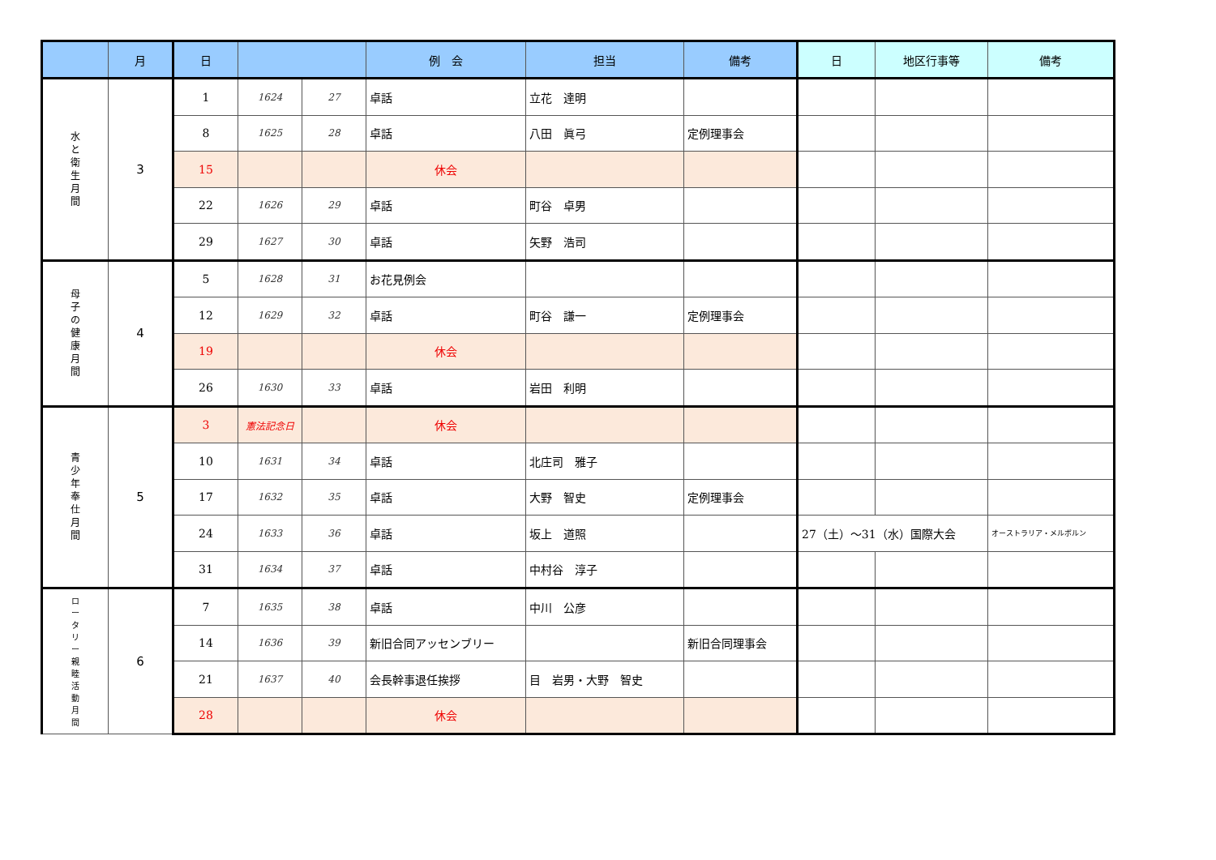| | 月 | 日 | | | 例 会 | 担当 | 備考 | 日 | 地区行事等 | 備考 |
| --- | --- | --- | --- | --- | --- | --- | --- | --- | --- | --- |
| 水 と 衛 生 月 間 | 3 | 1 | 1624 | 27 | 卓話 | 立花 達明 | | | | |
| | | 8 | 1625 | 28 | 卓話 | 八田 眞弓 | 定例理事会 | | | |
| | | 15 | | | 休会 | | | | | |
| | | 22 | 1626 | 29 | 卓話 | 町谷 卓男 | | | | |
| | | 29 | 1627 | 30 | 卓話 | 矢野 浩司 | | | | |
| 母 子 の 健 康 月 間 | 4 | 5 | 1628 | 31 | お花見例会 | | | | | |
| | | 12 | 1629 | 32 | 卓話 | 町谷 謙一 | 定例理事会 | | | |
| | | 19 | | | 休会 | | | | | |
| | | 26 | 1630 | 33 | 卓話 | 岩田 利明 | | | | |
| 青 少 年 奉 仕 月 間 | 5 | 3 | 憲法記念日 | | 休会 | | | | | |
| | | 10 | 1631 | 34 | 卓話 | 北庄司 雅子 | | | | |
| | | 17 | 1632 | 35 | 卓話 | 大野 智史 | 定例理事会 | | | |
| | | 24 | 1633 | 36 | 卓話 | 坂上 道照 | | 27（土）～31（水）国際大会 | | オーストラリア・メルボルン |
| | | 31 | 1634 | 37 | 卓話 | 中村谷 淳子 | | | | |
| ロ ー タ リ ー 親 睦 活 動 月 間 | 6 | 7 | 1635 | 38 | 卓話 | 中川 公彦 | | | | |
| | | 14 | 1636 | 39 | 新旧合同アッセンブリー | | 新旧合同理事会 | | | |
| | | 21 | 1637 | 40 | 会長幹事退任挨拶 | 目 岩男・大野 智史 | | | | |
| | | 28 | | | 休会 | | | | | |